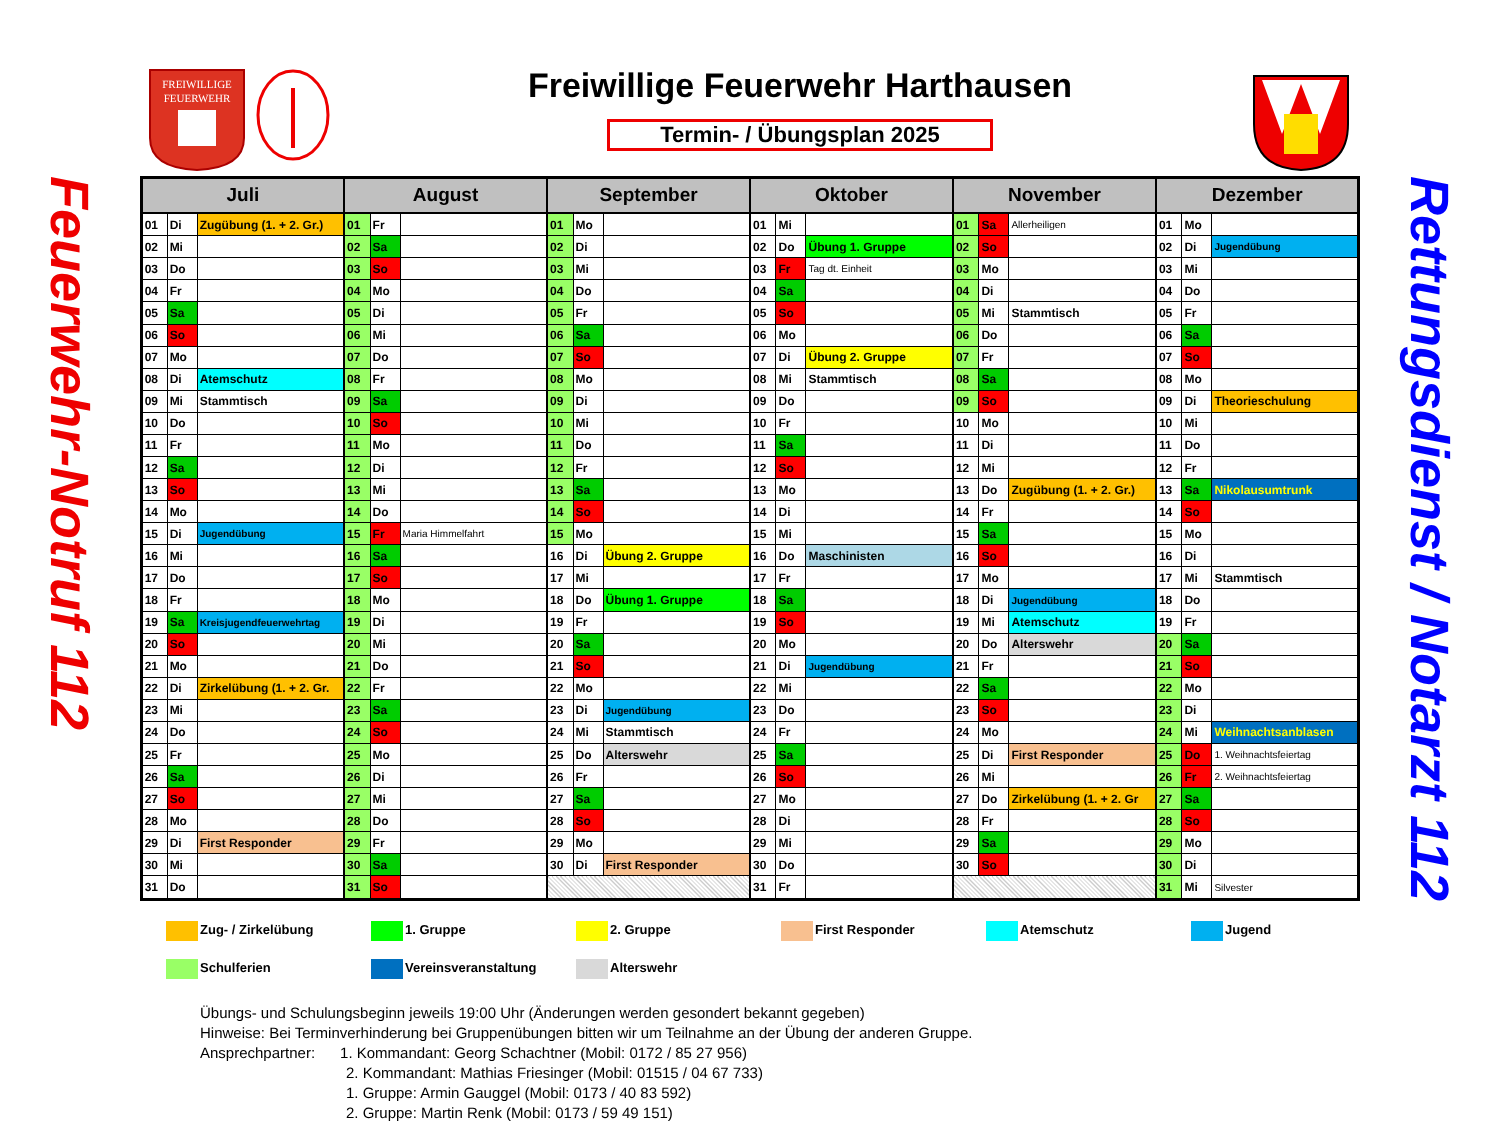FREIWILLIGE
FEUERWEHR
Freiwillige Feuerwehr Harthausen
Termin- / Übungsplan 2025
Feuerwehr-Notruf 112
| Juli | | | August | | | September | | | Oktober | | | November | | | Dezember | | |
| --- | --- | --- | --- | --- | --- | --- | --- | --- | --- | --- | --- | --- | --- | --- | --- | --- | --- |
| 01 | Di | Zugübung (1. + 2. Gr.) | 01 | Fr | | 01 | Mo | | 01 | Mi | | 01 | Sa | Allerheiligen | 01 | Mo | |
| 02 | Mi | | 02 | Sa | | 02 | Di | | 02 | Do | Übung 1. Gruppe | 02 | So | | 02 | Di | Jugendübung |
| 03 | Do | | 03 | So | | 03 | Mi | | 03 | Fr | Tag dt. Einheit | 03 | Mo | | 03 | Mi | |
| 04 | Fr | | 04 | Mo | | 04 | Do | | 04 | Sa | | 04 | Di | | 04 | Do | |
| 05 | Sa | | 05 | Di | | 05 | Fr | | 05 | So | | 05 | Mi | Stammtisch | 05 | Fr | |
| 06 | So | | 06 | Mi | | 06 | Sa | | 06 | Mo | | 06 | Do | | 06 | Sa | |
| 07 | Mo | | 07 | Do | | 07 | So | | 07 | Di | Übung 2. Gruppe | 07 | Fr | | 07 | So | |
| 08 | Di | Atemschutz | 08 | Fr | | 08 | Mo | | 08 | Mi | Stammtisch | 08 | Sa | | 08 | Mo | |
| 09 | Mi | Stammtisch | 09 | Sa | | 09 | Di | | 09 | Do | | 09 | So | | 09 | Di | Theorieschulung |
| 10 | Do | | 10 | So | | 10 | Mi | | 10 | Fr | | 10 | Mo | | 10 | Mi | |
| 11 | Fr | | 11 | Mo | | 11 | Do | | 11 | Sa | | 11 | Di | | 11 | Do | |
| 12 | Sa | | 12 | Di | | 12 | Fr | | 12 | So | | 12 | Mi | | 12 | Fr | |
| 13 | So | | 13 | Mi | | 13 | Sa | | 13 | Mo | | 13 | Do | Zugübung (1. + 2. Gr.) | 13 | Sa | Nikolausumtrunk |
| 14 | Mo | | 14 | Do | | 14 | So | | 14 | Di | | 14 | Fr | | 14 | So | |
| 15 | Di | Jugendübung | 15 | Fr | Maria Himmelfahrt | 15 | Mo | | 15 | Mi | | 15 | Sa | | 15 | Mo | |
| 16 | Mi | | 16 | Sa | | 16 | Di | Übung 2. Gruppe | 16 | Do | Maschinisten | 16 | So | | 16 | Di | |
| 17 | Do | | 17 | So | | 17 | Mi | | 17 | Fr | | 17 | Mo | | 17 | Mi | Stammtisch |
| 18 | Fr | | 18 | Mo | | 18 | Do | Übung 1. Gruppe | 18 | Sa | | 18 | Di | Jugendübung | 18 | Do | |
| 19 | Sa | Kreisjugendfeuerwehrtag | 19 | Di | | 19 | Fr | | 19 | So | | 19 | Mi | Atemschutz | 19 | Fr | |
| 20 | So | | 20 | Mi | | 20 | Sa | | 20 | Mo | | 20 | Do | Alterswehr | 20 | Sa | |
| 21 | Mo | | 21 | Do | | 21 | So | | 21 | Di | Jugendübung | 21 | Fr | | 21 | So | |
| 22 | Di | Zirkelübung (1. + 2. Gr. | 22 | Fr | | 22 | Mo | | 22 | Mi | | 22 | Sa | | 22 | Mo | |
| 23 | Mi | | 23 | Sa | | 23 | Di | Jugendübung | 23 | Do | | 23 | So | | 23 | Di | |
| 24 | Do | | 24 | So | | 24 | Mi | Stammtisch | 24 | Fr | | 24 | Mo | | 24 | Mi | Weihnachtsanblasen |
| 25 | Fr | | 25 | Mo | | 25 | Do | Alterswehr | 25 | Sa | | 25 | Di | First Responder | 25 | Do | 1. Weihnachtsfeiertag |
| 26 | Sa | | 26 | Di | | 26 | Fr | | 26 | So | | 26 | Mi | | 26 | Fr | 2. Weihnachtsfeiertag |
| 27 | So | | 27 | Mi | | 27 | Sa | | 27 | Mo | | 27 | Do | Zirkelübung (1. + 2. Gr | 27 | Sa | |
| 28 | Mo | | 28 | Do | | 28 | So | | 28 | Di | | 28 | Fr | | 28 | So | |
| 29 | Di | First Responder | 29 | Fr | | 29 | Mo | | 29 | Mi | | 29 | Sa | | 29 | Mo | |
| 30 | Mi | | 30 | Sa | | 30 | Di | First Responder | 30 | Do | | 30 | So | | 30 | Di | |
| 31 | Do | | 31 | So | | | | | 31 | Fr | | | | | 31 | Mi | Silvester |
Rettungsdienst / Notarzt 112
Zug- / Zirkelübung
1. Gruppe
2. Gruppe
First Responder
Atemschutz
Jugend
Schulferien
Vereinsveranstaltung
Alterswehr
Übungs- und Schulungsbeginn jeweils 19:00 Uhr (Änderungen werden gesondert bekannt gegeben)
Hinweise: Bei Terminverhinderung bei Gruppenübungen bitten wir um Teilnahme an der Übung der anderen Gruppe.
Ansprechpartner: 1. Kommandant: Georg Schachtner (Mobil: 0172 / 85 27 956)
2. Kommandant: Mathias Friesinger (Mobil: 01515 / 04 67 733)
1. Gruppe: Armin Gauggel (Mobil: 0173 / 40 83 592)
2. Gruppe: Martin Renk (Mobil: 0173 / 59 49 151)